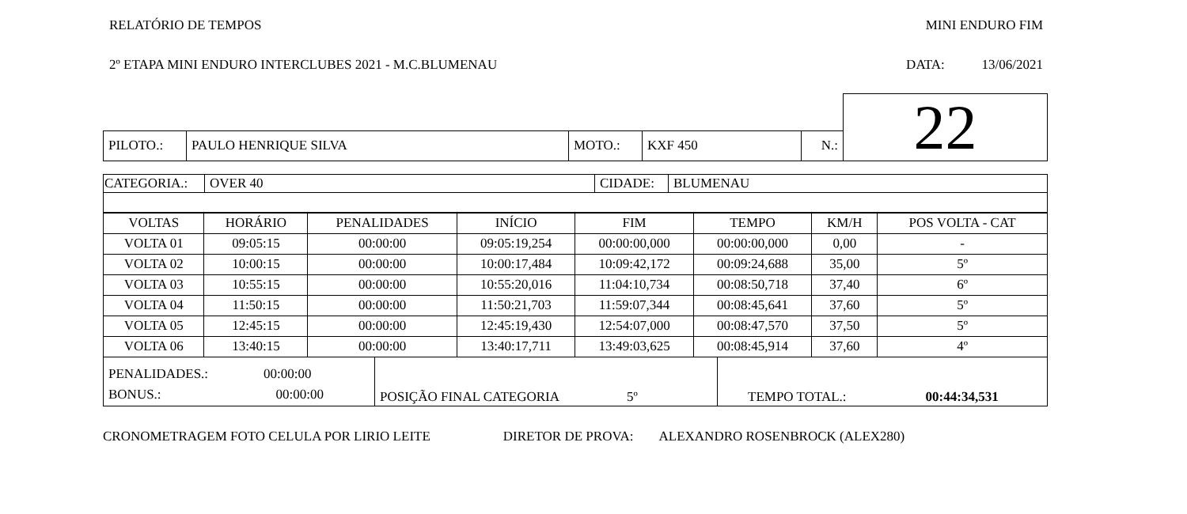RELATÓRIO DE TEMPOS MINI ENDURO FIM
2º ETAPA MINI ENDURO INTERCLUBES 2021 - M.C.BLUMENAU DATA: 13/06/2021
| | | | | | 22 |
| PILOTO.: | PAULO HENRIQUE SILVA | MOTO.: | KXF 450 | N.: | |
| CATEGORIA.: | OVER 40 | CIDADE: | BLUMENAU |
| VOLTAS | HORÁRIO | PENALIDADES | INÍCIO | FIM | TEMPO | KM/H | POS VOLTA - CAT |
| --- | --- | --- | --- | --- | --- | --- | --- |
| VOLTA 01 | 09:05:15 | 00:00:00 | 09:05:19,254 | 00:00:00,000 | 00:00:00,000 | 0,00 | - |
| VOLTA 02 | 10:00:15 | 00:00:00 | 10:00:17,484 | 10:09:42,172 | 00:09:24,688 | 35,00 | 5º |
| VOLTA 03 | 10:55:15 | 00:00:00 | 10:55:20,016 | 11:04:10,734 | 00:08:50,718 | 37,40 | 6º |
| VOLTA 04 | 11:50:15 | 00:00:00 | 11:50:21,703 | 11:59:07,344 | 00:08:45,641 | 37,60 | 5º |
| VOLTA 05 | 12:45:15 | 00:00:00 | 12:45:19,430 | 12:54:07,000 | 00:08:47,570 | 37,50 | 5º |
| VOLTA 06 | 13:40:15 | 00:00:00 | 13:40:17,711 | 13:49:03,625 | 00:08:45,914 | 37,60 | 4º |
| PENALIDADES.: 00:00:00 BONUS.: 00:00:00 | POSIÇÃO FINAL CATEGORIA 5º | TEMPO TOTAL.: 00:44:34,531 |
CRONOMETRAGEM FOTO CELULA POR LIRIO LEITE DIRETOR DE PROVA: ALEXANDRO ROSENBROCK (ALEX280)